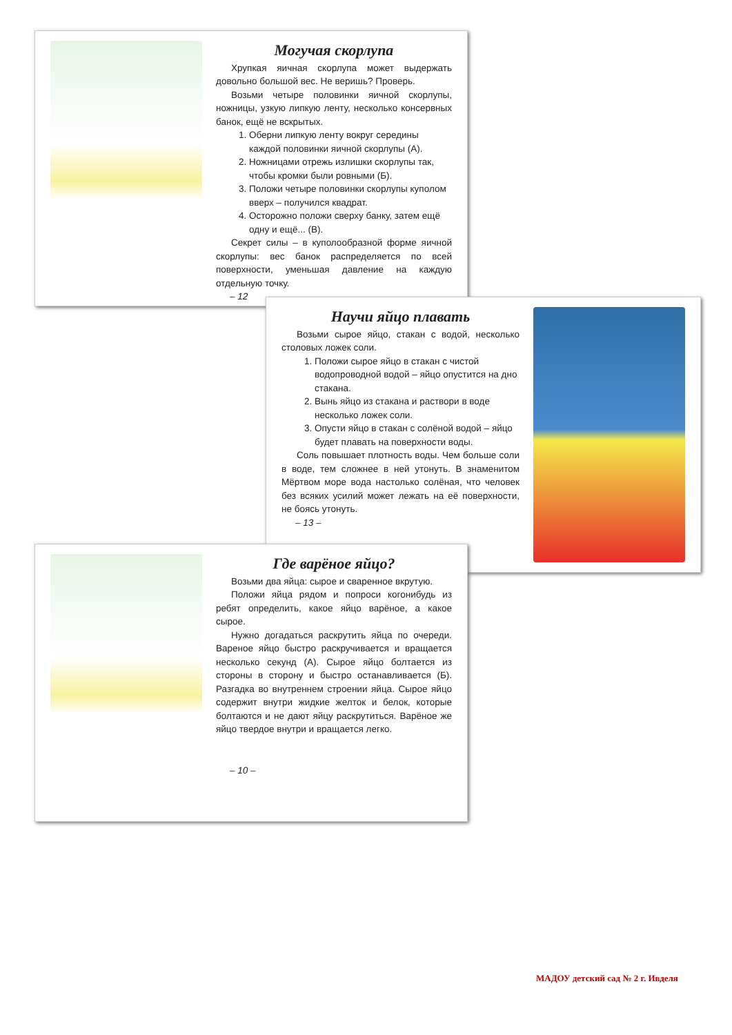Могучая скорлупа
Хрупкая яичная скорлупа может выдержать довольно большой вес. Не веришь? Проверь.
Возьми четыре половинки яичной скорлупы, ножницы, узкую липкую ленту, несколько консервных банок, ещё не вскрытых.
1. Оберни липкую ленту вокруг середины каждой половинки яичной скорлупы (А).
2. Ножницами отрежь излишки скорлупы так, чтобы кромки были ровными (Б).
3. Положи четыре половинки скорлупы куполом вверх – получился квадрат.
4. Осторожно положи сверху банку, затем ещё одну и ещё... (В).
Секрет силы – в куполообразной форме яичной скорлупы: вес банок распределяется по всей поверхности, уменьшая давление на каждую отдельную точку.
– 12
Научи яйцо плавать
Возьми сырое яйцо, стакан с водой, несколько столовых ложек соли.
1. Положи сырое яйцо в стакан с чистой водопроводной водой – яйцо опустится на дно стакана.
2. Вынь яйцо из стакана и раствори в воде несколько ложек соли.
3. Опусти яйцо в стакан с солёной водой – яйцо будет плавать на поверхности воды.
Соль повышает плотность воды. Чем больше соли в воде, тем сложнее в ней утонуть. В знаменитом Мёртвом море вода настолько солёная, что человек без всяких усилий может лежать на её поверхности, не боясь утонуть.
– 13 –
Где варёное яйцо?
Возьми два яйца: сырое и сваренное вкрутую.
Положи яйца рядом и попроси когонибудь из ребят определить, какое яйцо варёное, а какое сырое.
Нужно догадаться раскрутить яйца по очереди. Вареное яйцо быстро раскручивается и вращается несколько секунд (А). Сырое яйцо болтается из стороны в сторону и быстро останавливается (Б). Разгадка во внутреннем строении яйца. Сырое яйцо содержит внутри жидкие желток и белок, которые болтаются и не дают яйцу раскрутиться. Варёное же яйцо твердое внутри и вращается легко.
– 10 –
МАДОУ детский сад № 2 г. Ивделя